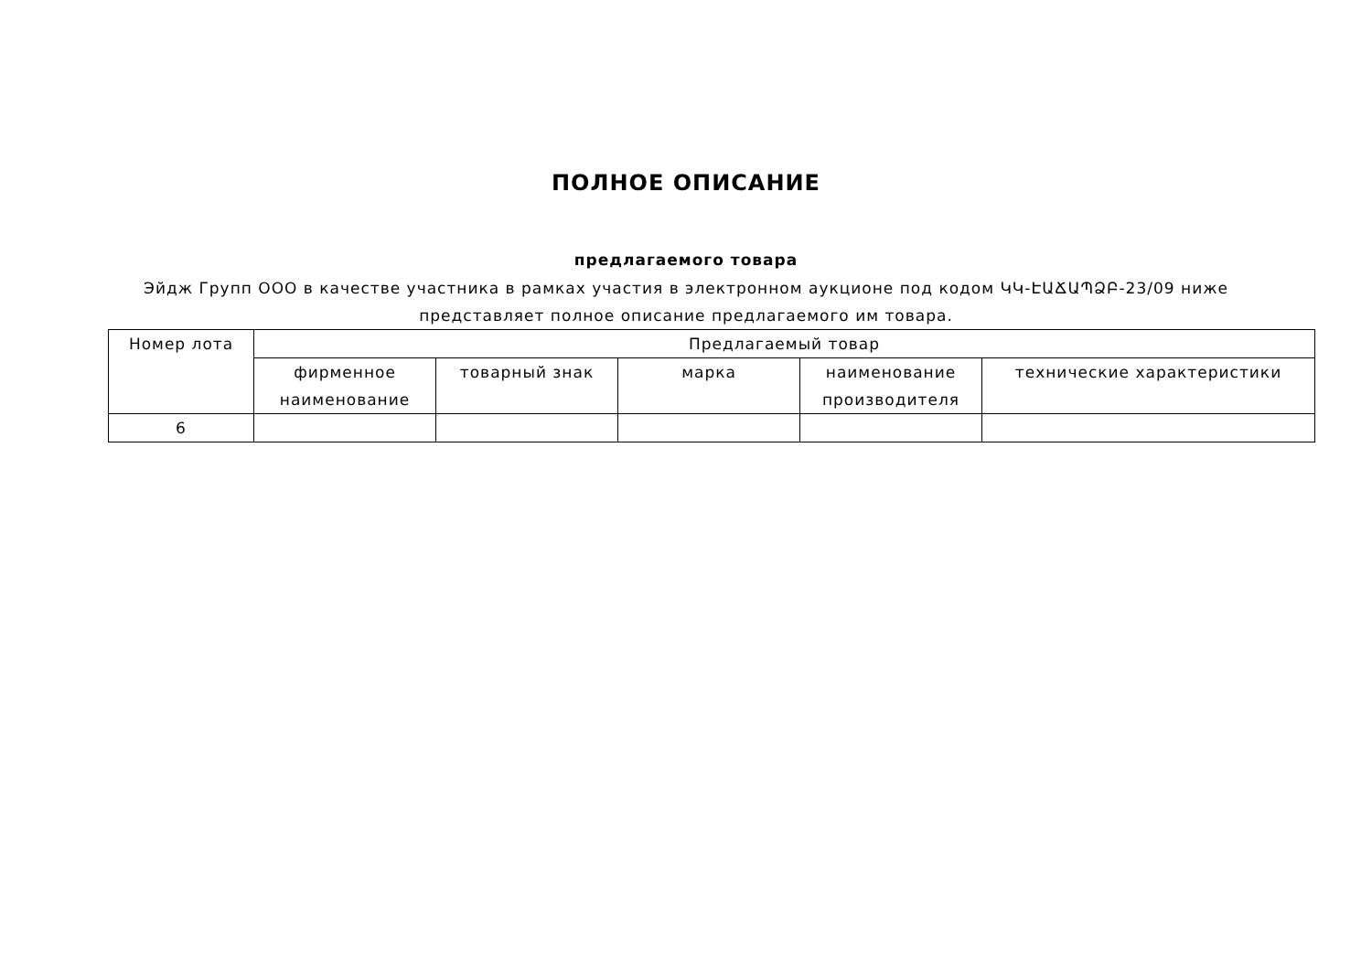ПОЛНОЕ ОПИСАНИЕ
предлагаемого товара
Эйдж Групп ООО в качестве участника в рамках участия в электронном аукционе под кодом ԿԿ-ԷԱՃԱՊՁԲ-23/09 ниже представляет полное описание предлагаемого им товара.
| Номер лота | Предлагаемый товар | | | | |
| --- | --- | --- | --- | --- | --- |
| | фирменное наименование | товарный знак | марка | наименование производителя | технические характеристики |
| 6 | | | | | |